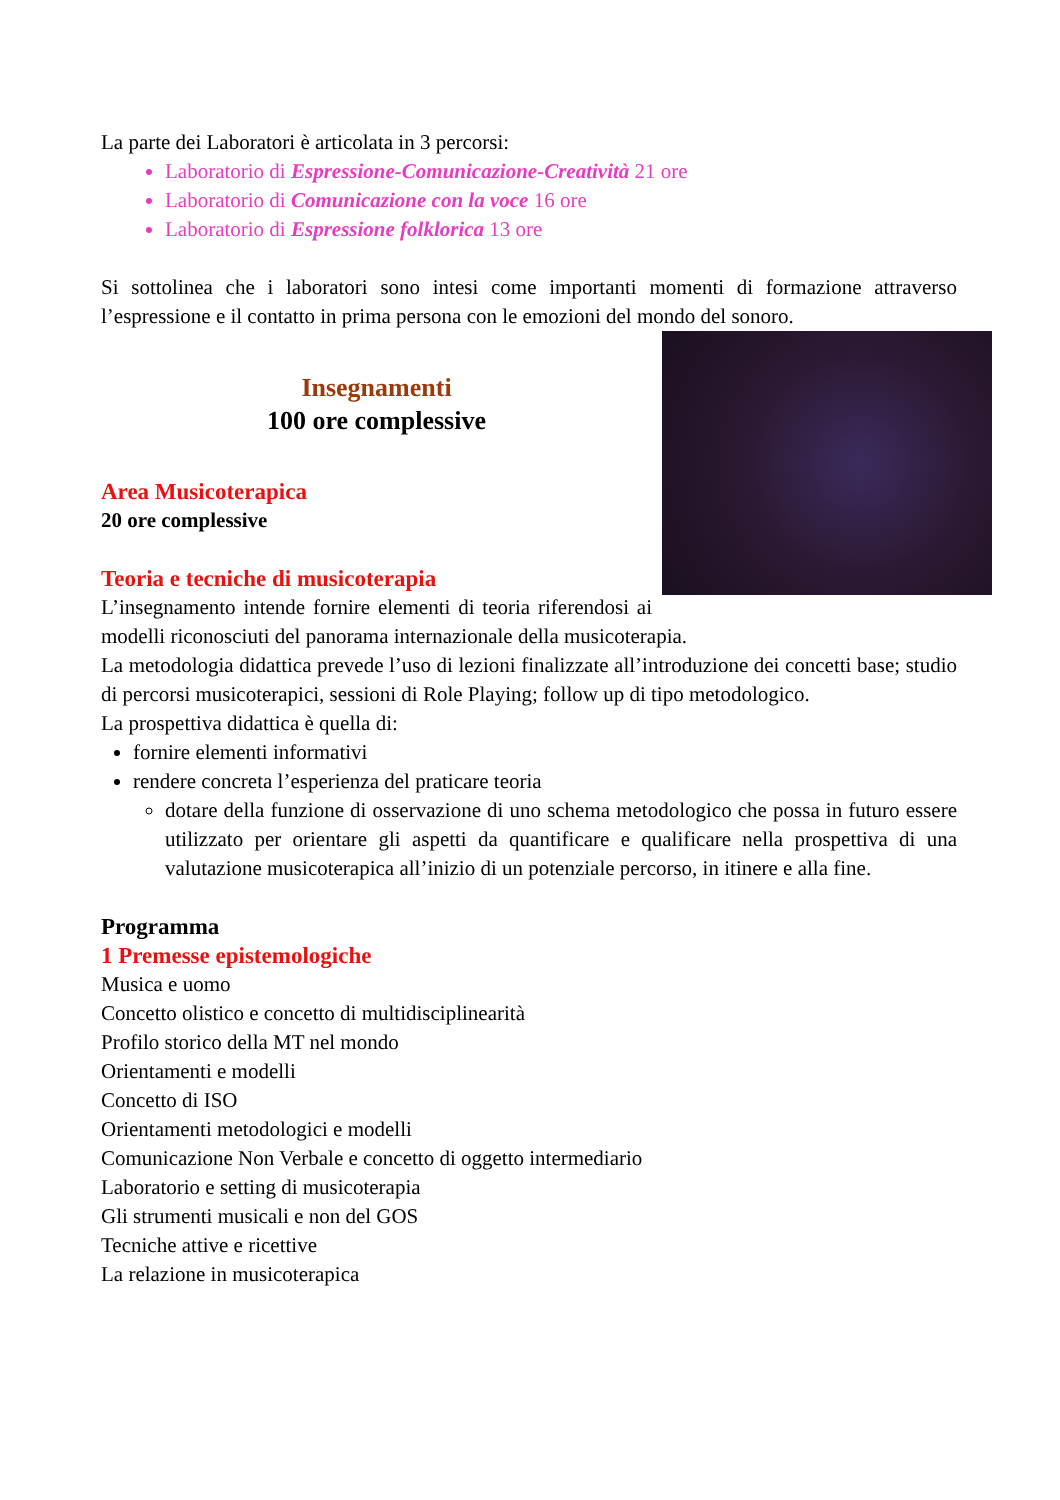La parte dei Laboratori è articolata in 3 percorsi:
Laboratorio di Espressione-Comunicazione-Creatività 21 ore
Laboratorio di Comunicazione con la voce 16 ore
Laboratorio di Espressione folklorica 13 ore
Si sottolinea che i laboratori sono intesi come importanti momenti di formazione attraverso l’espressione e il contatto in prima persona con le emozioni del mondo del sonoro.
Insegnamenti
100 ore complessive
Area Musicoterapica
20 ore complessive
Teoria e tecniche di musicoterapia
L’insegnamento intende fornire elementi di teoria riferendosi ai modelli riconosciuti del panorama internazionale della musicoterapia.
La metodologia didattica prevede l’uso di lezioni finalizzate all’introduzione dei concetti base; studio di percorsi musicoterapici, sessioni di Role Playing; follow up di tipo metodologico.
La prospettiva didattica è quella di:
fornire elementi informativi
rendere concreta l’esperienza del praticare teoria
dotare della funzione di osservazione di uno schema metodologico che possa in futuro essere utilizzato per orientare gli aspetti da quantificare e qualificare nella prospettiva di una valutazione musicoterapica all’inizio di un potenziale percorso, in itinere e alla fine.
Programma
1 Premesse epistemologiche
Musica e uomo
Concetto olistico e concetto di multidisciplinearità
Profilo storico della MT nel mondo
Orientamenti e modelli
Concetto di ISO
Orientamenti metodologici e modelli
Comunicazione Non Verbale e concetto di oggetto intermediario
Laboratorio e setting di musicoterapia
Gli strumenti musicali e non del GOS
Tecniche attive e ricettive
La relazione in musicoterapica